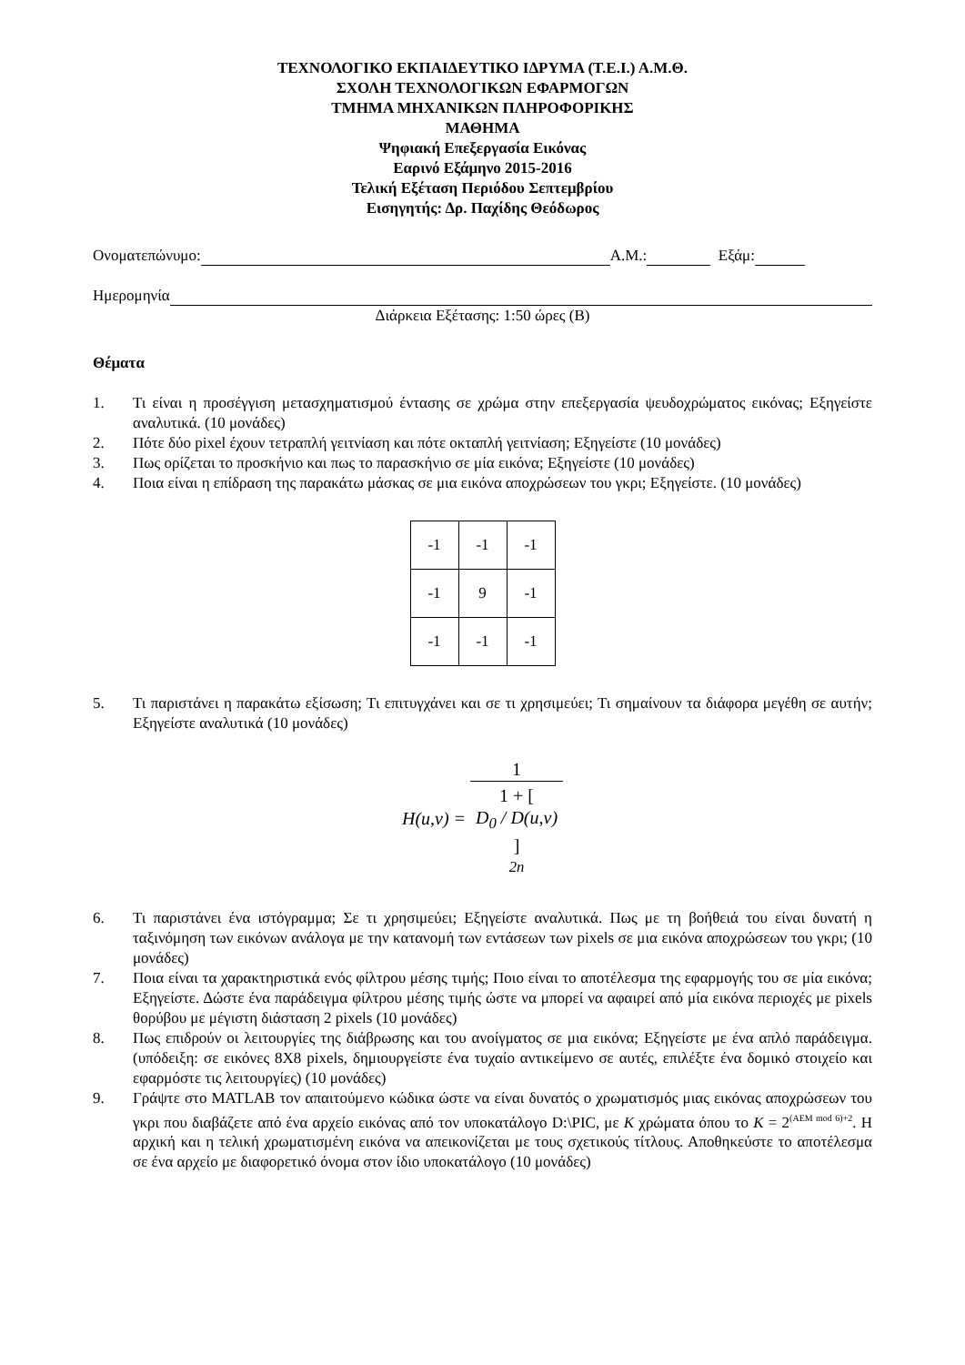ΤΕΧΝΟΛΟΓΙΚΟ ΕΚΠΑΙΔΕΥΤΙΚΟ ΙΔΡΥΜΑ (Τ.Ε.Ι.) Α.Μ.Θ.
ΣΧΟΛΗ ΤΕΧΝΟΛΟΓΙΚΩΝ ΕΦΑΡΜΟΓΩΝ
ΤΜΗΜΑ ΜΗΧΑΝΙΚΩΝ ΠΛΗΡΟΦΟΡΙΚΗΣ
ΜΑΘΗΜΑ
Ψηφιακή Επεξεργασία Εικόνας
Εαρινό Εξάμηνο 2015-2016
Τελική Εξέταση Περιόδου Σεπτεμβρίου
Εισηγητής: Δρ. Παχίδης Θεόδωρος
Ονοματεπώνυμο: Α.Μ.: Εξάμ:
Ημερομηνία
Διάρκεια Εξέτασης: 1:50 ώρες (Β)
Θέματα
1. Τι είναι η προσέγγιση μετασχηματισμού έντασης σε χρώμα στην επεξεργασία ψευδοχρώματος εικόνας; Εξηγείστε αναλυτικά. (10 μονάδες)
2. Πότε δύο pixel έχουν τετραπλή γειτνίαση και πότε οκταπλή γειτνίαση; Εξηγείστε (10 μονάδες)
3. Πως ορίζεται το προσκήνιο και πως το παρασκήνιο σε μία εικόνα; Εξηγείστε (10 μονάδες)
4. Ποια είναι η επίδραση της παρακάτω μάσκας σε μια εικόνα αποχρώσεων του γκρι; Εξηγείστε. (10 μονάδες)
| -1 | -1 | -1 |
| -1 | 9 | -1 |
| -1 | -1 | -1 |
5. Τι παριστάνει η παρακάτω εξίσωση; Τι επιτυγχάνει και σε τι χρησιμεύει; Τι σημαίνουν τα διάφορα μεγέθη σε αυτήν; Εξηγείστε αναλυτικά (10 μονάδες)
H(u,v) = 1 1 + [
D<sub>0</sub> / D(u,v)
]
<sup>2n</sup>
6. Τι παριστάνει ένα ιστόγραμμα; Σε τι χρησιμεύει; Εξηγείστε αναλυτικά. Πως με τη βοήθειά του είναι δυνατή η ταξινόμηση των εικόνων ανάλογα με την κατανομή των εντάσεων των pixels σε μια εικόνα αποχρώσεων του γκρι; (10 μονάδες)
7. Ποια είναι τα χαρακτηριστικά ενός φίλτρου μέσης τιμής; Ποιο είναι το αποτέλεσμα της εφαρμογής του σε μία εικόνα; Εξηγείστε. Δώστε ένα παράδειγμα φίλτρου μέσης τιμής ώστε να μπορεί να αφαιρεί από μία εικόνα περιοχές με pixels θορύβου με μέγιστη διάσταση 2 pixels (10 μονάδες)
8. Πως επιδρούν οι λειτουργίες της διάβρωσης και του ανοίγματος σε μια εικόνα; Εξηγείστε με ένα απλό παράδειγμα. (υπόδειξη: σε εικόνες 8X8 pixels, δημιουργείστε ένα τυχαίο αντικείμενο σε αυτές, επιλέξτε ένα δομικό στοιχείο και εφαρμόστε τις λειτουργίες) (10 μονάδες)
9. Γράψτε στο MATLAB τον απαιτούμενο κώδικα ώστε να είναι δυνατός ο χρωματισμός μιας εικόνας αποχρώσεων του γκρι που διαβάζετε από ένα αρχείο εικόνας από τον υποκατάλογο D:\PIC, με K χρώματα όπου το K = 2<sup>(AEM mod 6)+2</sup>. Η αρχική και η τελική χρωματισμένη εικόνα να απεικονίζεται με τους σχετικούς τίτλους. Αποθηκεύστε το αποτέλεσμα σε ένα αρχείο με διαφορετικό όνομα στον ίδιο υποκατάλογο (10 μονάδες)